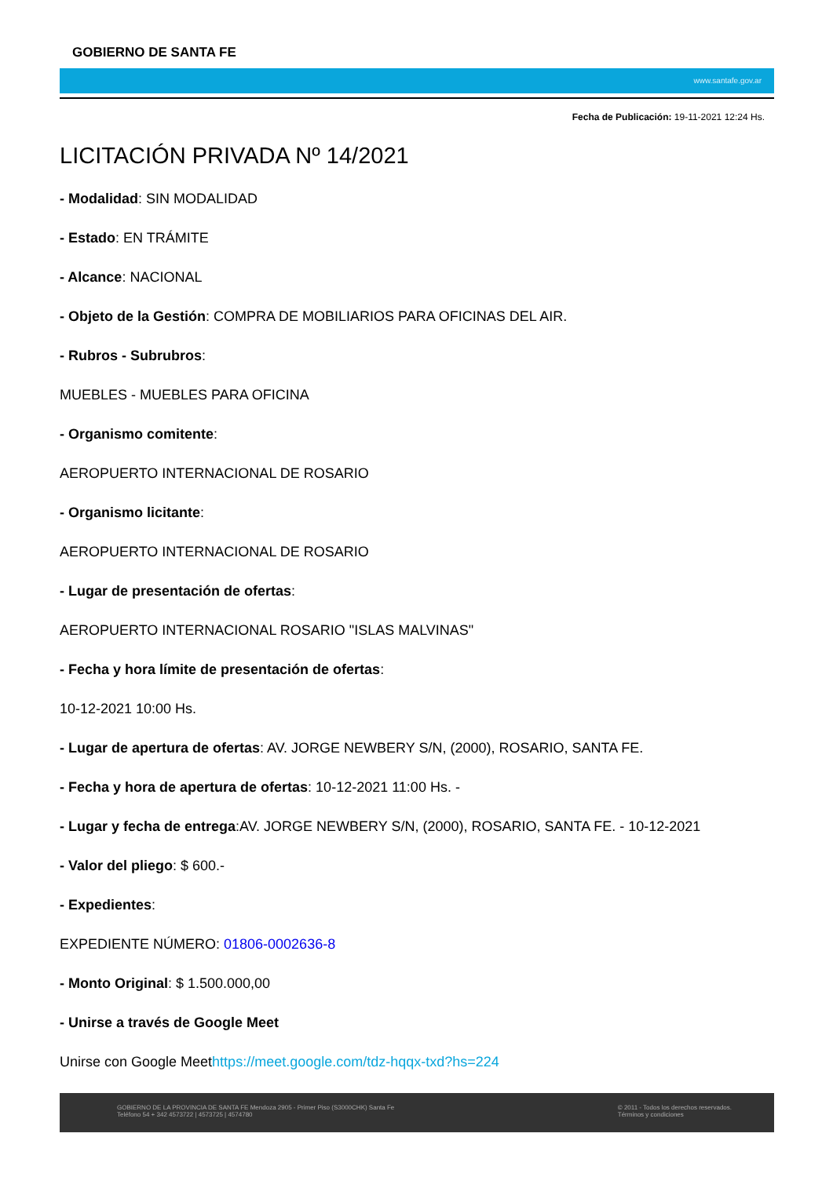GOBIERNO DE SANTA FE
www.santafe.gov.ar
Fecha de Publicación: 19-11-2021 12:24 Hs.
LICITACIÓN PRIVADA Nº 14/2021
- Modalidad: SIN MODALIDAD
- Estado: EN TRÁMITE
- Alcance: NACIONAL
- Objeto de la Gestión: COMPRA DE MOBILIARIOS PARA OFICINAS DEL AIR.
- Rubros - Subrubros:
MUEBLES - MUEBLES PARA OFICINA
- Organismo comitente:
AEROPUERTO INTERNACIONAL DE ROSARIO
- Organismo licitante:
AEROPUERTO INTERNACIONAL DE ROSARIO
- Lugar de presentación de ofertas:
AEROPUERTO INTERNACIONAL ROSARIO "ISLAS MALVINAS"
- Fecha y hora límite de presentación de ofertas:
10-12-2021 10:00 Hs.
- Lugar de apertura de ofertas: AV. JORGE NEWBERY S/N, (2000), ROSARIO, SANTA FE.
- Fecha y hora de apertura de ofertas: 10-12-2021 11:00 Hs. -
- Lugar y fecha de entrega:AV. JORGE NEWBERY S/N, (2000), ROSARIO, SANTA FE. - 10-12-2021
- Valor del pliego: $ 600.-
- Expedientes:
EXPEDIENTE NÚMERO: 01806-0002636-8
- Monto Original: $ 1.500.000,00
- Unirse a través de Google Meet
Unirse con Google Meethttps://meet.google.com/tdz-hqqx-txd?hs=224
GOBIERNO DE LA PROVINCIA DE SANTA FE Mendoza 2905 - Primer Piso (S3000CHK) Santa Fe
Teléfono 54 + 342 4573722 | 4573725 | 4574780
© 2011 - Todos los derechos reservados.
Términos y condiciones